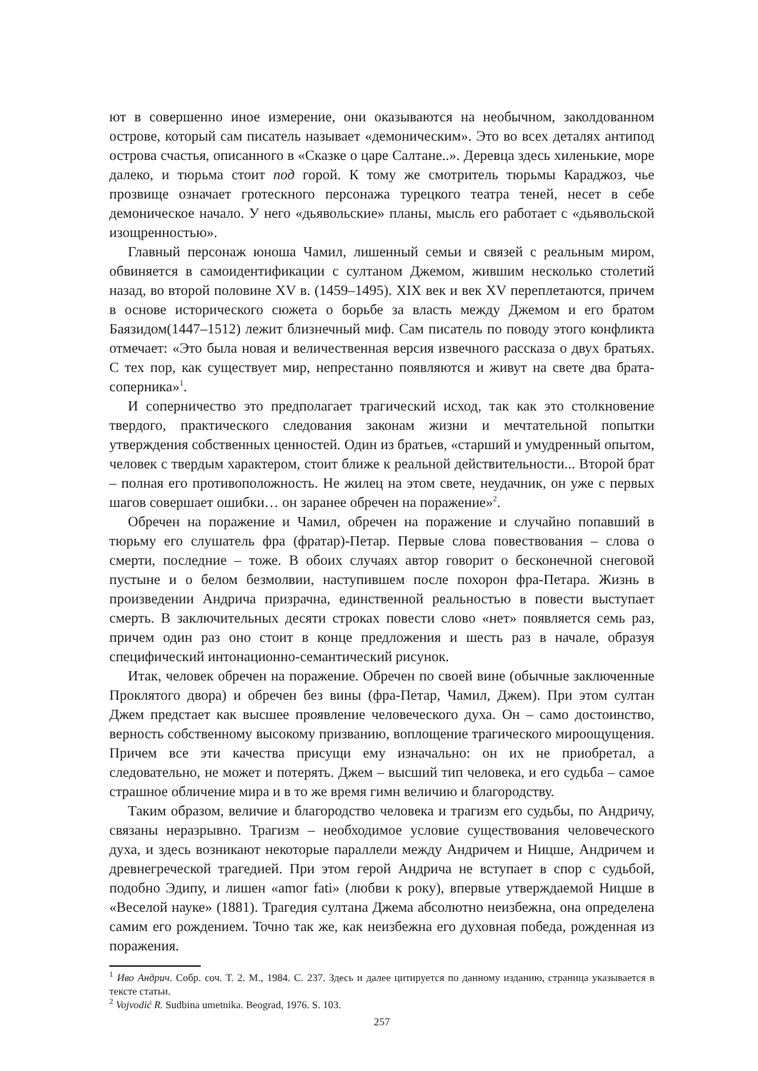ют в совершенно иное измерение, они оказываются на необычном, заколдованном острове, который сам писатель называет «демоническим». Это во всех деталях антипод острова счастья, описанного в «Сказке о царе Салтане..». Деревца здесь хиленькие, море далеко, и тюрьма стоит под горой. К тому же смотритель тюрьмы Караджоз, чье прозвище означает гротескного персонажа турецкого театра теней, несет в себе демоническое начало. У него «дьявольские» планы, мысль его работает с «дьявольской изощренностью».
Главный персонаж юноша Чамил, лишенный семьи и связей с реальным миром, обвиняется в самоидентификации с султаном Джемом, жившим несколько столетий назад, во второй половине XV в. (1459–1495). XIX век и век XV переплетаются, причем в основе исторического сюжета о борьбе за власть между Джемом и его братом Баязидом(1447–1512) лежит близнечный миф. Сам писатель по поводу этого конфликта отмечает: «Это была новая и величественная версия извечного рассказа о двух братьях. С тех пор, как существует мир, непрестанно появляются и живут на свете два брата-соперника»<sup>1</sup>.
И соперничество это предполагает трагический исход, так как это столкновение твердого, практического следования законам жизни и мечтательной попытки утверждения собственных ценностей. Один из братьев, «старший и умудренный опытом, человек с твердым характером, стоит ближе к реальной действительности... Второй брат – полная его противоположность. Не жилец на этом свете, неудачник, он уже с первых шагов совершает ошибки… он заранее обречен на поражение»<sup>2</sup>.
Обречен на поражение и Чамил, обречен на поражение и случайно попавший в тюрьму его слушатель фра (фратар)-Петар. Первые слова повествования – слова о смерти, последние – тоже. В обоих случаях автор говорит о бесконечной снеговой пустыне и о белом безмолвии, наступившем после похорон фра-Петара. Жизнь в произведении Андрича призрачна, единственной реальностью в повести выступает смерть. В заключительных десяти строках повести слово «нет» появляется семь раз, причем один раз оно стоит в конце предложения и шесть раз в начале, образуя специфический интонационно-семантический рисунок.
Итак, человек обречен на поражение. Обречен по своей вине (обычные заключенные Проклятого двора) и обречен без вины (фра-Петар, Чамил, Джем). При этом султан Джем предстает как высшее проявление человеческого духа. Он – само достоинство, верность собственному высокому призванию, воплощение трагического мироощущения. Причем все эти качества присущи ему изначально: он их не приобретал, а следовательно, не может и потерять. Джем – высший тип человека, и его судьба – самое страшное обличение мира и в то же время гимн величию и благородству.
Таким образом, величие и благородство человека и трагизм его судьбы, по Андричу, связаны неразрывно. Трагизм – необходимое условие существования человеческого духа, и здесь возникают некоторые параллели между Андричем и Ницше, Андричем и древнегреческой трагедией. При этом герой Андрича не вступает в спор с судьбой, подобно Эдипу, и лишен «amor fati» (любви к року), впервые утверждаемой Ницше в «Веселой науке» (1881). Трагедия султана Джема абсолютно неизбежна, она определена самим его рождением. Точно так же, как неизбежна его духовная победа, рожденная из поражения.
<sup>1</sup> Иво Андрич. Собр. соч. Т. 2. М., 1984. С. 237. Здесь и далее цитируется по данному изданию, страница указывается в тексте статьи.
<sup>2</sup> Vojvodić R. Sudbina umetnika. Beograd, 1976. S. 103.
257